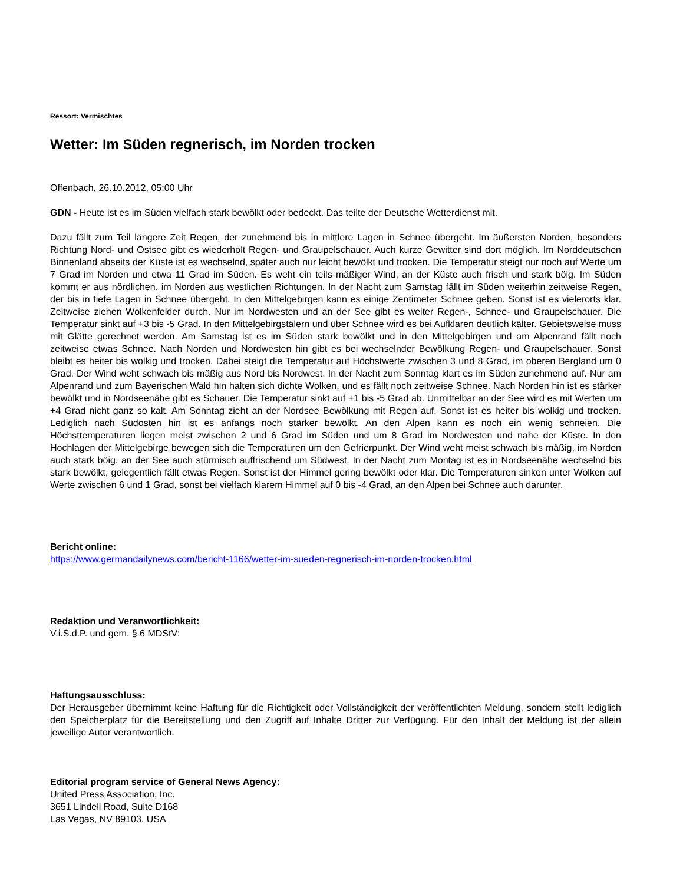Ressort: Vermischtes
Wetter: Im Süden regnerisch, im Norden trocken
Offenbach, 26.10.2012, 05:00 Uhr
GDN - Heute ist es im Süden vielfach stark bewölkt oder bedeckt. Das teilte der Deutsche Wetterdienst mit.
Dazu fällt zum Teil längere Zeit Regen, der zunehmend bis in mittlere Lagen in Schnee übergeht. Im äußersten Norden, besonders Richtung Nord- und Ostsee gibt es wiederholt Regen- und Graupelschauer. Auch kurze Gewitter sind dort möglich. Im Norddeutschen Binnenland abseits der Küste ist es wechselnd, später auch nur leicht bewölkt und trocken. Die Temperatur steigt nur noch auf Werte um 7 Grad im Norden und etwa 11 Grad im Süden. Es weht ein teils mäßiger Wind, an der Küste auch frisch und stark böig. Im Süden kommt er aus nördlichen, im Norden aus westlichen Richtungen. In der Nacht zum Samstag fällt im Süden weiterhin zeitweise Regen, der bis in tiefe Lagen in Schnee übergeht. In den Mittelgebirgen kann es einige Zentimeter Schnee geben. Sonst ist es vielerorts klar. Zeitweise ziehen Wolkenfelder durch. Nur im Nordwesten und an der See gibt es weiter Regen-, Schnee- und Graupelschauer. Die Temperatur sinkt auf +3 bis -5 Grad. In den Mittelgebirgstälern und über Schnee wird es bei Aufklaren deutlich kälter. Gebietsweise muss mit Glätte gerechnet werden. Am Samstag ist es im Süden stark bewölkt und in den Mittelgebirgen und am Alpenrand fällt noch zeitweise etwas Schnee. Nach Norden und Nordwesten hin gibt es bei wechselnder Bewölkung Regen- und Graupelschauer. Sonst bleibt es heiter bis wolkig und trocken. Dabei steigt die Temperatur auf Höchstwerte zwischen 3 und 8 Grad, im oberen Bergland um 0 Grad. Der Wind weht schwach bis mäßig aus Nord bis Nordwest. In der Nacht zum Sonntag klart es im Süden zunehmend auf. Nur am Alpenrand und zum Bayerischen Wald hin halten sich dichte Wolken, und es fällt noch zeitweise Schnee. Nach Norden hin ist es stärker bewölkt und in Nordseenähe gibt es Schauer. Die Temperatur sinkt auf +1 bis -5 Grad ab. Unmittelbar an der See wird es mit Werten um +4 Grad nicht ganz so kalt. Am Sonntag zieht an der Nordsee Bewölkung mit Regen auf. Sonst ist es heiter bis wolkig und trocken. Lediglich nach Südosten hin ist es anfangs noch stärker bewölkt. An den Alpen kann es noch ein wenig schneien. Die Höchsttemperaturen liegen meist zwischen 2 und 6 Grad im Süden und um 8 Grad im Nordwesten und nahe der Küste. In den Hochlagen der Mittelgebirge bewegen sich die Temperaturen um den Gefrierpunkt. Der Wind weht meist schwach bis mäßig, im Norden auch stark böig, an der See auch stürmisch auffrischend um Südwest. In der Nacht zum Montag ist es in Nordseenähe wechselnd bis stark bewölkt, gelegentlich fällt etwas Regen. Sonst ist der Himmel gering bewölkt oder klar. Die Temperaturen sinken unter Wolken auf Werte zwischen 6 und 1 Grad, sonst bei vielfach klarem Himmel auf 0 bis -4 Grad, an den Alpen bei Schnee auch darunter.
Bericht online:
https://www.germandailynews.com/bericht-1166/wetter-im-sueden-regnerisch-im-norden-trocken.html
Redaktion und Veranwortlichkeit:
V.i.S.d.P. und gem. § 6 MDStV:
Haftungsausschluss:
Der Herausgeber übernimmt keine Haftung für die Richtigkeit oder Vollständigkeit der veröffentlichten Meldung, sondern stellt lediglich den Speicherplatz für die Bereitstellung und den Zugriff auf Inhalte Dritter zur Verfügung. Für den Inhalt der Meldung ist der allein jeweilige Autor verantwortlich.
Editorial program service of General News Agency:
United Press Association, Inc.
3651 Lindell Road, Suite D168
Las Vegas, NV 89103, USA